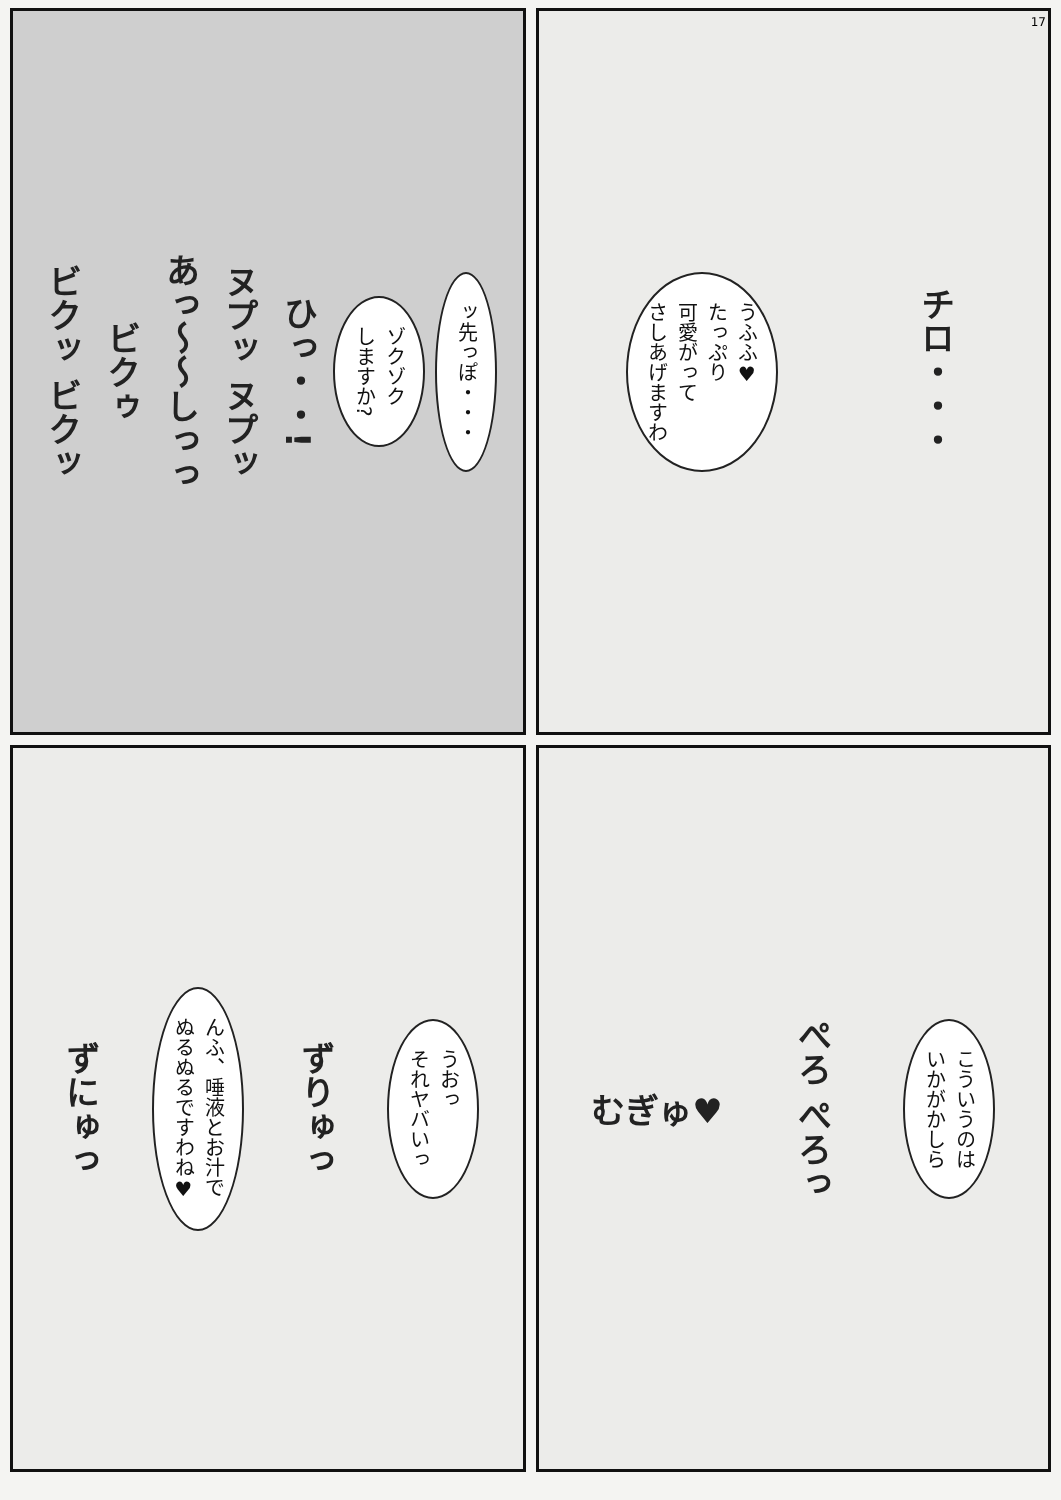チロ・・・
うふふ♥
たっぷり
可愛がって
さしあげますわ
17
ッ先っぽ・・・
ゾクゾク
しますか?
ひっ・・!
ヌプッ ヌプッ
あっ〜〜しっっ
ビクゥ
ビクッ ビクッ
こういうのは
いかがかしら
ぺろ ぺろっ
むぎゅ♥
うおっ
それヤバいっ
ずりゅっ
んふ、唾液とお汁で
ぬるぬるですわね♥
ずにゅっ